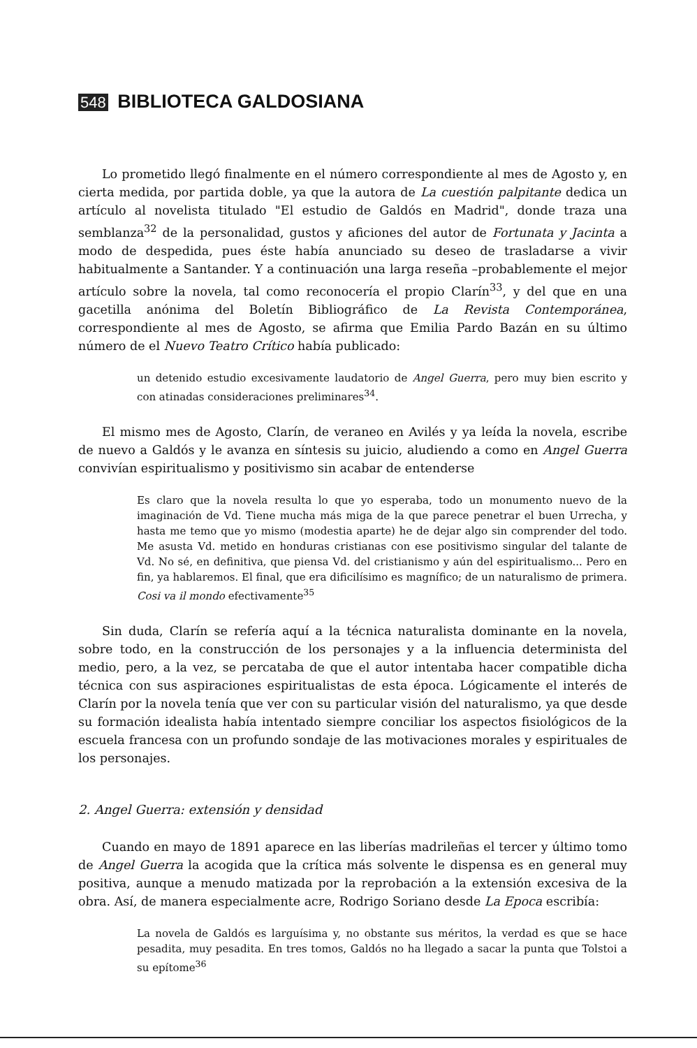548 BIBLIOTECA GALDOSIANA
Lo prometido llegó finalmente en el número correspondiente al mes de Agosto y, en cierta medida, por partida doble, ya que la autora de La cuestión palpitante dedica un artículo al novelista titulado "El estudio de Galdós en Madrid", donde traza una semblanza<sup>32</sup> de la personalidad, gustos y aficiones del autor de Fortunata y Jacinta a modo de despedida, pues éste había anunciado su deseo de trasladarse a vivir habitualmente a Santander. Y a continuación una larga reseña –probablemente el mejor artículo sobre la novela, tal como reconocería el propio Clarín<sup>33</sup>, y del que en una gacetilla anónima del Boletín Bibliográfico de La Revista Contemporánea, correspondiente al mes de Agosto, se afirma que Emilia Pardo Bazán en su último número de el Nuevo Teatro Crítico había publicado:
un detenido estudio excesivamente laudatorio de Angel Guerra, pero muy bien escrito y con atinadas consideraciones preliminares<sup>34</sup>.
El mismo mes de Agosto, Clarín, de veraneo en Avilés y ya leída la novela, escribe de nuevo a Galdós y le avanza en síntesis su juicio, aludiendo a como en Angel Guerra convivían espiritualismo y positivismo sin acabar de entenderse
Es claro que la novela resulta lo que yo esperaba, todo un monumento nuevo de la imaginación de Vd. Tiene mucha más miga de la que parece penetrar el buen Urrecha, y hasta me temo que yo mismo (modestia aparte) he de dejar algo sin comprender del todo. Me asusta Vd. metido en honduras cristianas con ese positivismo singular del talante de Vd. No sé, en definitiva, que piensa Vd. del cristianismo y aún del espiritualismo... Pero en fin, ya hablaremos. El final, que era dificilísimo es magnífico; de un naturalismo de primera. Cosi va il mondo efectivamente<sup>35</sup>
Sin duda, Clarín se refería aquí a la técnica naturalista dominante en la novela, sobre todo, en la construcción de los personajes y a la influencia determinista del medio, pero, a la vez, se percataba de que el autor intentaba hacer compatible dicha técnica con sus aspiraciones espiritualistas de esta época. Lógicamente el interés de Clarín por la novela tenía que ver con su particular visión del naturalismo, ya que desde su formación idealista había intentado siempre conciliar los aspectos fisiológicos de la escuela francesa con un profundo sondaje de las motivaciones morales y espirituales de los personajes.
2. Angel Guerra: extensión y densidad
Cuando en mayo de 1891 aparece en las liberías madrileñas el tercer y último tomo de Angel Guerra la acogida que la crítica más solvente le dispensa es en general muy positiva, aunque a menudo matizada por la reprobación a la extensión excesiva de la obra. Así, de manera especialmente acre, Rodrigo Soriano desde La Epoca escribía:
La novela de Galdós es larguísima y, no obstante sus méritos, la verdad es que se hace pesadita, muy pesadita. En tres tomos, Galdós no ha llegado a sacar la punta que Tolstoi a su epítome<sup>36</sup>